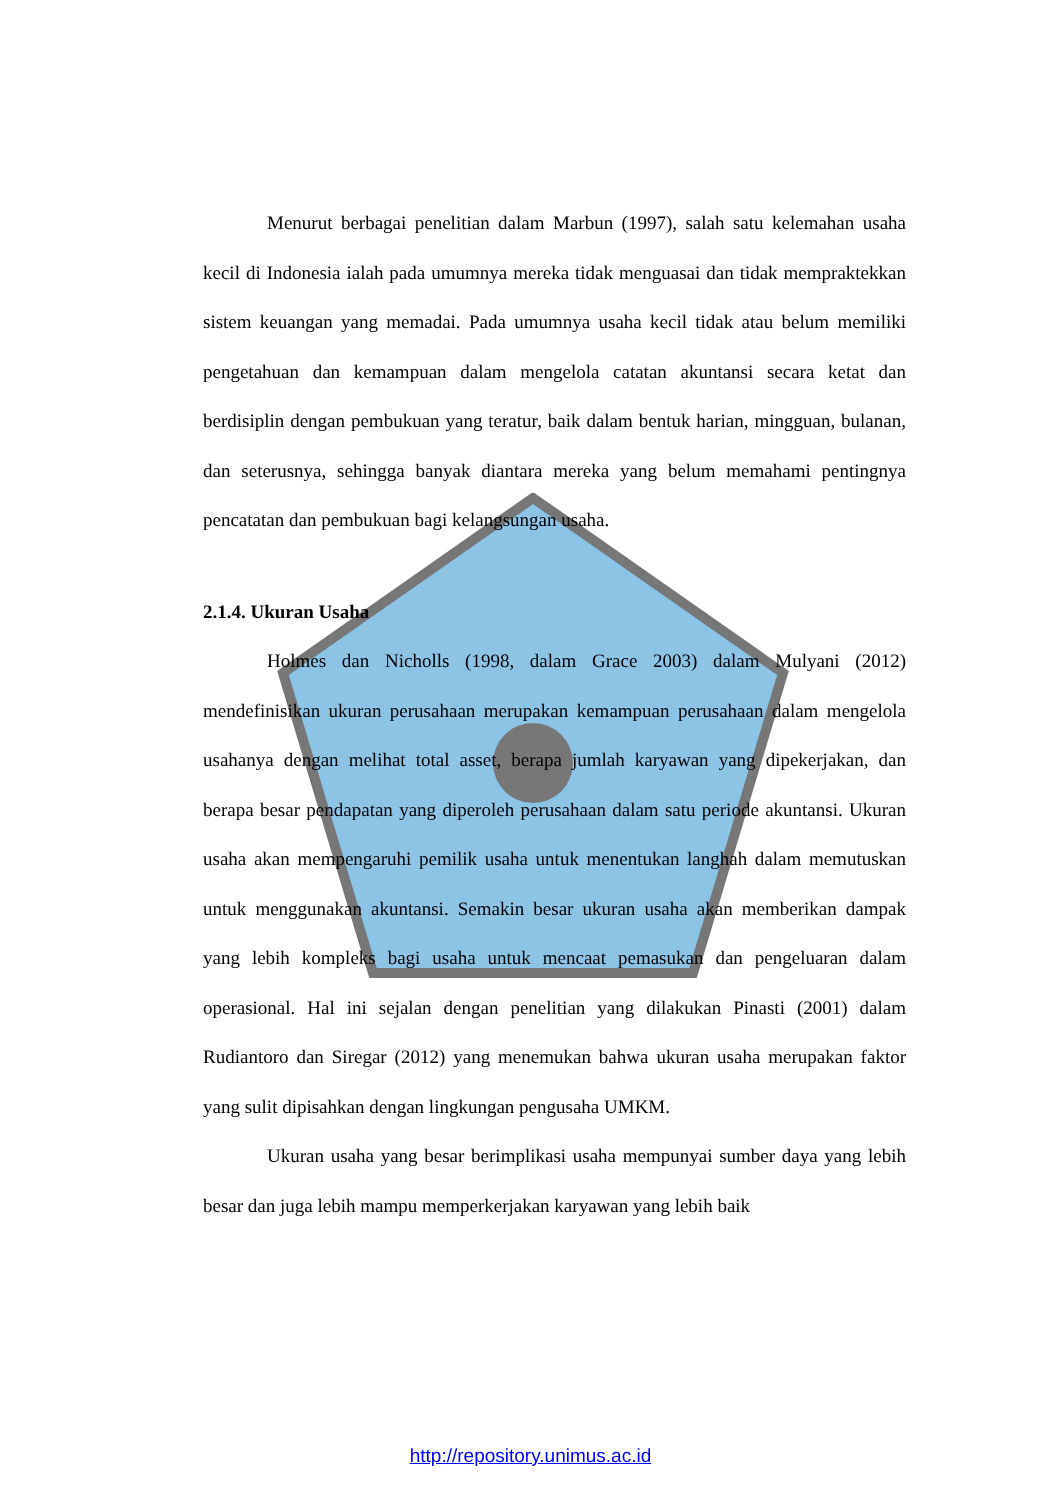Menurut berbagai penelitian dalam Marbun (1997), salah satu kelemahan usaha kecil di Indonesia ialah pada umumnya mereka tidak menguasai dan tidak mempraktekkan sistem keuangan yang memadai. Pada umumnya usaha kecil tidak atau belum memiliki pengetahuan dan kemampuan dalam mengelola catatan akuntansi secara ketat dan berdisiplin dengan pembukuan yang teratur, baik dalam bentuk harian, mingguan, bulanan, dan seterusnya, sehingga banyak diantara mereka yang belum memahami pentingnya pencatatan dan pembukuan bagi kelangsungan usaha.
2.1.4. Ukuran Usaha
Holmes dan Nicholls (1998, dalam Grace 2003) dalam Mulyani (2012) mendefinisikan ukuran perusahaan merupakan kemampuan perusahaan dalam mengelola usahanya dengan melihat total asset, berapa jumlah karyawan yang dipekerjakan, dan berapa besar pendapatan yang diperoleh perusahaan dalam satu periode akuntansi. Ukuran usaha akan mempengaruhi pemilik usaha untuk menentukan langhah dalam memutuskan untuk menggunakan akuntansi. Semakin besar ukuran usaha akan memberikan dampak yang lebih kompleks bagi usaha untuk mencaat pemasukan dan pengeluaran dalam operasional. Hal ini sejalan dengan penelitian yang dilakukan Pinasti (2001) dalam Rudiantoro dan Siregar (2012) yang menemukan bahwa ukuran usaha merupakan faktor yang sulit dipisahkan dengan lingkungan pengusaha UMKM.
Ukuran usaha yang besar berimplikasi usaha mempunyai sumber daya yang lebih besar dan juga lebih mampu memperkerjakan karyawan yang lebih baik
http://repository.unimus.ac.id